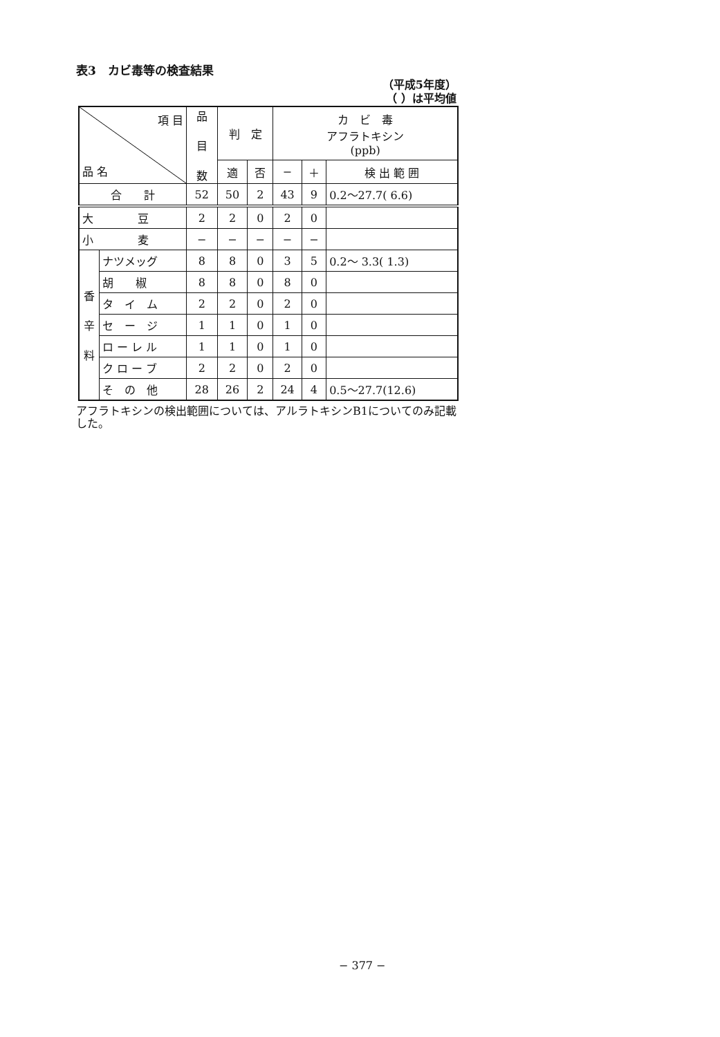表3　カビ毒等の検査結果
（平成5年度）
（ ）は平均値
| 項 目 品 名 | | 品 目 数 | 判 定 | | カ ビ 毒 アフラトキシン (ppb) | | |
| --- | --- | --- | --- | --- | --- | --- | --- |
| | | | 適 | 否 | − | ＋ | 検 出 範 囲 |
| 合 計 | | 52 | 50 | 2 | 43 | 9 | 0.2〜27.7( 6.6) |
| 大 豆 | | 2 | 2 | 0 | 2 | 0 | |
| 小 麦 | | − | − | − | − | − | |
| 香 辛 料 | ナツメッグ | 8 | 8 | 0 | 3 | 5 | 0.2〜 3.3( 1.3) |
| | 胡 椒 | 8 | 8 | 0 | 8 | 0 | |
| | タ イ ム | 2 | 2 | 0 | 2 | 0 | |
| | セ ー ジ | 1 | 1 | 0 | 1 | 0 | |
| | ロ ー レ ル | 1 | 1 | 0 | 1 | 0 | |
| | ク ロ ー ブ | 2 | 2 | 0 | 2 | 0 | |
| | そ の 他 | 28 | 26 | 2 | 24 | 4 | 0.5〜27.7(12.6) |
アフラトキシンの検出範囲については、アルラトキシンB1についてのみ記載した。
− 377 −